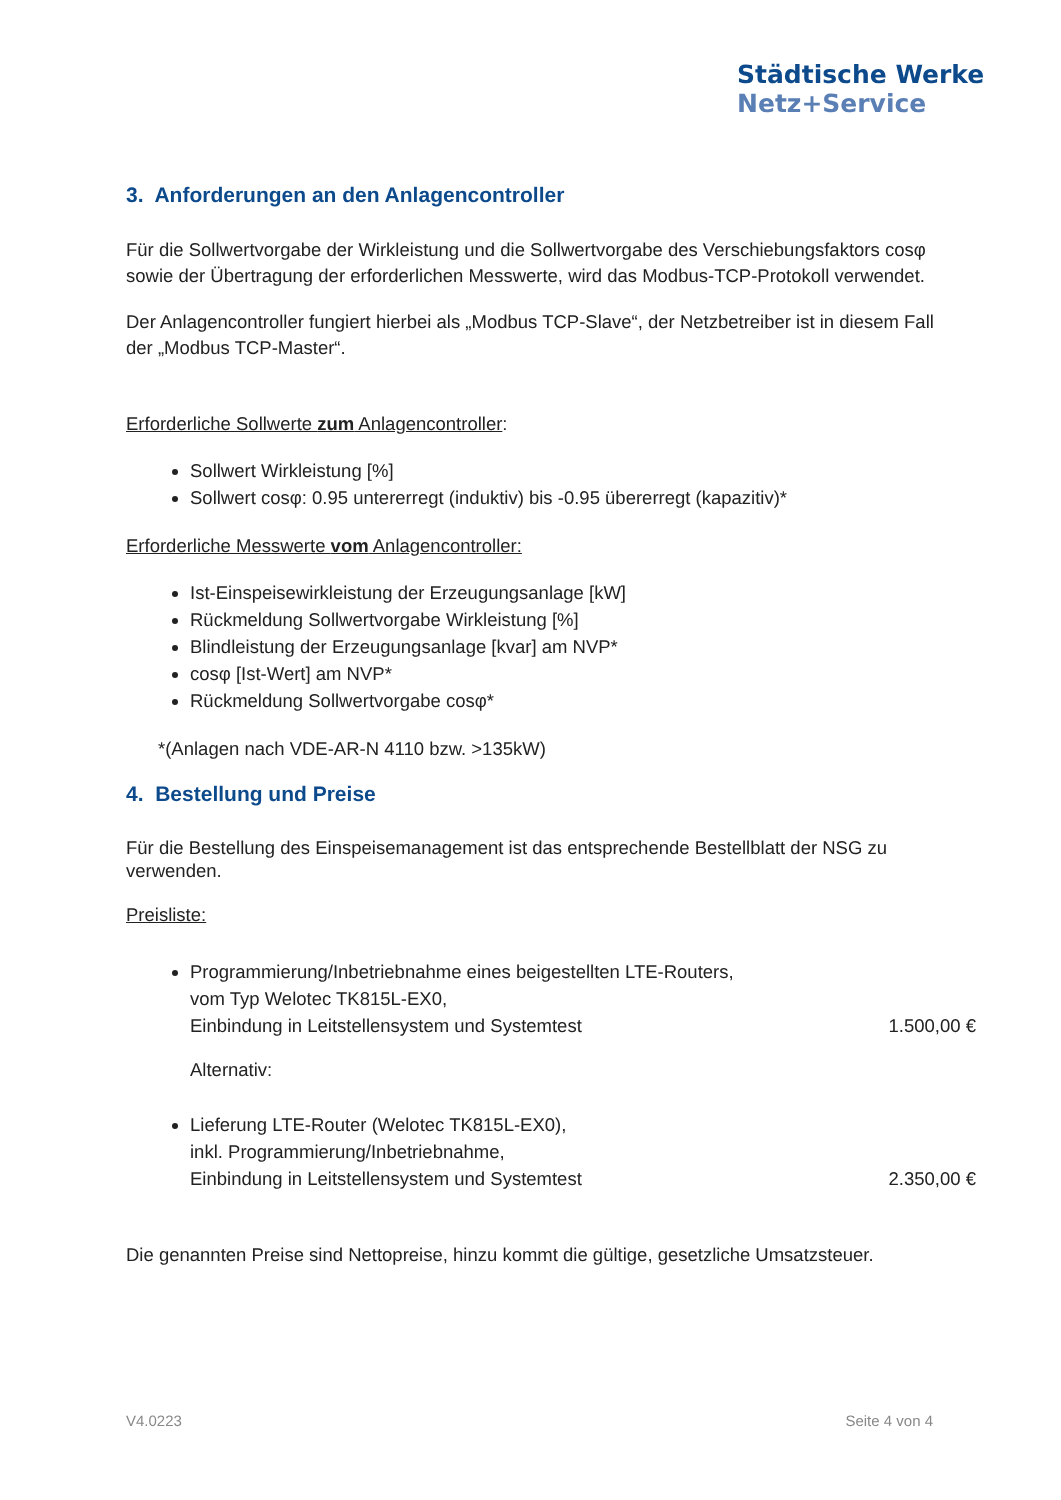Städtische Werke
Netz+Service
3. Anforderungen an den Anlagencontroller
Für die Sollwertvorgabe der Wirkleistung und die Sollwertvorgabe des Verschiebungsfaktors cosφ sowie der Übertragung der erforderlichen Messwerte, wird das Modbus-TCP-Protokoll verwendet.
Der Anlagencontroller fungiert hierbei als „Modbus TCP-Slave“, der Netzbetreiber ist in diesem Fall der „Modbus TCP-Master“.
Erforderliche Sollwerte zum Anlagencontroller:
Sollwert Wirkleistung [%]
Sollwert cosφ: 0.95 untererregt (induktiv) bis -0.95 übererregt (kapazitiv)*
Erforderliche Messwerte vom Anlagencontroller:
Ist-Einspeisewirkleistung der Erzeugungsanlage [kW]
Rückmeldung Sollwertvorgabe Wirkleistung [%]
Blindleistung der Erzeugungsanlage [kvar] am NVP*
cosφ [Ist-Wert] am NVP*
Rückmeldung Sollwertvorgabe cosφ*
*(Anlagen nach VDE-AR-N 4110 bzw. >135kW)
4. Bestellung und Preise
Für die Bestellung des Einspeisemanagement ist das entsprechende Bestellblatt der NSG zu verwenden.
Preisliste:
Programmierung/Inbetriebnahme eines beigestellten LTE-Routers,
vom Typ Welotec TK815L-EX0,
Einbindung in Leitstellensystem und Systemtest 1.500,00 €
Alternativ:
Lieferung LTE-Router (Welotec TK815L-EX0),
inkl. Programmierung/Inbetriebnahme,
Einbindung in Leitstellensystem und Systemtest 2.350,00 €
Die genannten Preise sind Nettopreise, hinzu kommt die gültige, gesetzliche Umsatzsteuer.
V4.0223 Seite 4 von 4